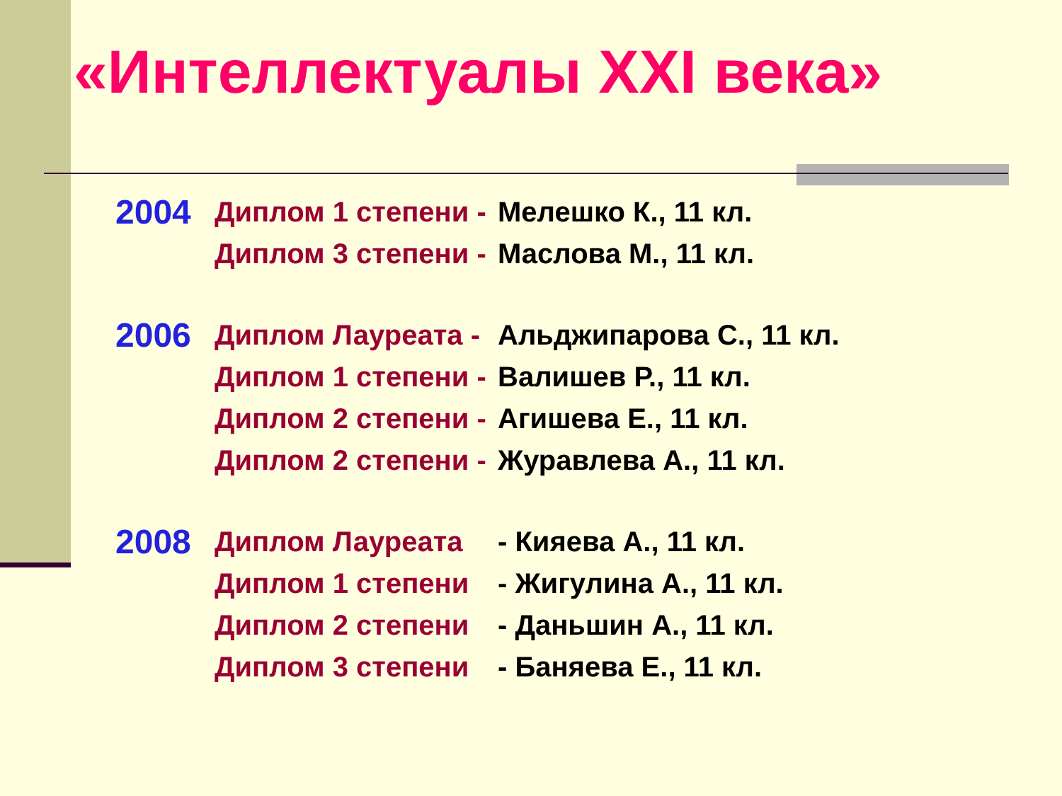«Интеллектуалы XXI века»
2004 Диплом 1 степени - Мелешко К., 11 кл.
Диплом 3 степени - Маслова М., 11 кл.
2006 Диплом Лауреата - Альджипарова С., 11 кл.
Диплом 1 степени - Валишев Р., 11 кл.
Диплом 2 степени - Агишева Е., 11 кл.
Диплом 2 степени - Журавлева А., 11 кл.
2008 Диплом Лауреата - Кияева А., 11 кл.
Диплом 1 степени - Жигулина А., 11 кл.
Диплом 2 степени - Даньшин А., 11 кл.
Диплом 3 степени - Баняева Е., 11 кл.